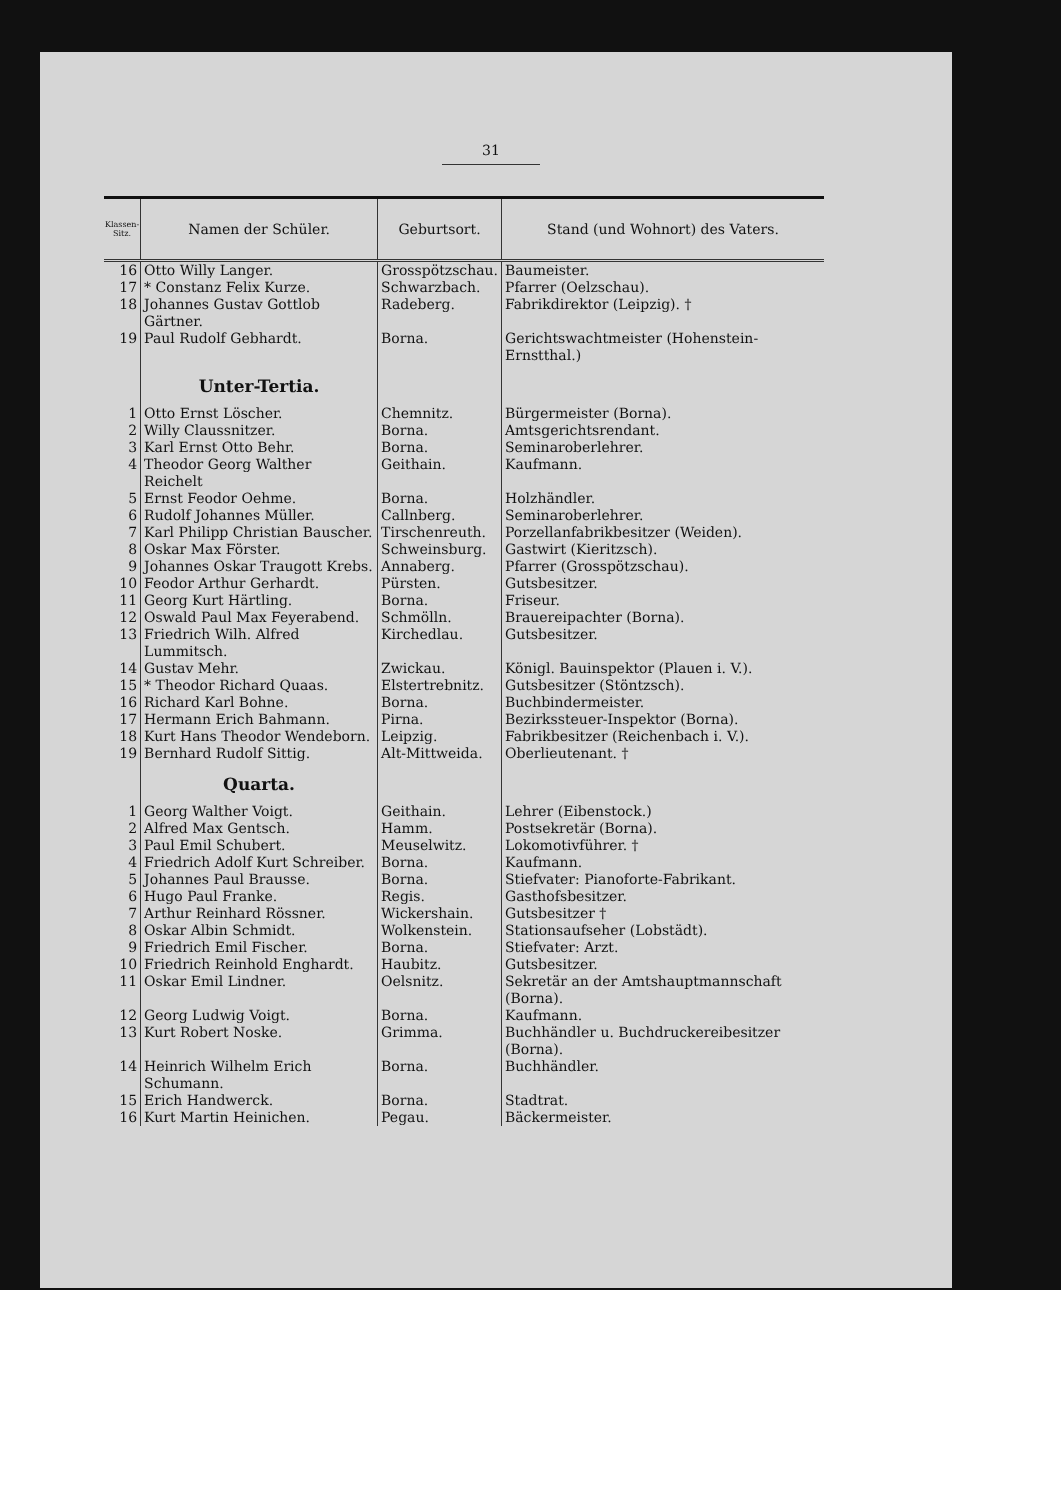31
| Klassen-Sitz. | Namen der Schüler. | Geburtsort. | Stand (und Wohnort) des Vaters. |
| --- | --- | --- | --- |
| 16 | Otto Willy Langer. | Grosspötzschau. | Baumeister. |
| 17 | * Constanz Felix Kurze. | Schwarzbach. | Pfarrer (Oelzschau). |
| 18 | Johannes Gustav Gottlob Gärtner. | Radeberg. | Fabrikdirektor (Leipzig). † |
| 19 | Paul Rudolf Gebhardt. | Borna. | Gerichtswachtmeister (Hohenstein-Ernstthal.) |
| | Unter-Tertia. | | |
| 1 | Otto Ernst Löscher. | Chemnitz. | Bürgermeister (Borna). |
| 2 | Willy Claussnitzer. | Borna. | Amtsgerichtsrendant. |
| 3 | Karl Ernst Otto Behr. | Borna. | Seminaroberlehrer. |
| 4 | Theodor Georg Walther Reichelt | Geithain. | Kaufmann. |
| 5 | Ernst Feodor Oehme. | Borna. | Holzhändler. |
| 6 | Rudolf Johannes Müller. | Callnberg. | Seminaroberlehrer. |
| 7 | Karl Philipp Christian Bauscher. | Tirschenreuth. | Porzellanfabrikbesitzer (Weiden). |
| 8 | Oskar Max Förster. | Schweinsburg. | Gastwirt (Kieritzsch). |
| 9 | Johannes Oskar Traugott Krebs. | Annaberg. | Pfarrer (Grosspötzschau). |
| 10 | Feodor Arthur Gerhardt. | Pürsten. | Gutsbesitzer. |
| 11 | Georg Kurt Härtling. | Borna. | Friseur. |
| 12 | Oswald Paul Max Feyerabend. | Schmölln. | Brauereipachter (Borna). |
| 13 | Friedrich Wilh. Alfred Lummitsch. | Kirchedlau. | Gutsbesitzer. |
| 14 | Gustav Mehr. | Zwickau. | Königl. Bauinspektor (Plauen i. V.). |
| 15 | * Theodor Richard Quaas. | Elstertrebnitz. | Gutsbesitzer (Stöntzsch). |
| 16 | Richard Karl Bohne. | Borna. | Buchbindermeister. |
| 17 | Hermann Erich Bahmann. | Pirna. | Bezirkssteuer-Inspektor (Borna). |
| 18 | Kurt Hans Theodor Wendeborn. | Leipzig. | Fabrikbesitzer (Reichenbach i. V.). |
| 19 | Bernhard Rudolf Sittig. | Alt-Mittweida. | Oberlieutenant. † |
| | Quarta. | | |
| 1 | Georg Walther Voigt. | Geithain. | Lehrer (Eibenstock.) |
| 2 | Alfred Max Gentsch. | Hamm. | Postsekretär (Borna). |
| 3 | Paul Emil Schubert. | Meuselwitz. | Lokomotivführer. † |
| 4 | Friedrich Adolf Kurt Schreiber. | Borna. | Kaufmann. |
| 5 | Johannes Paul Brausse. | Borna. | Stiefvater: Pianoforte-Fabrikant. |
| 6 | Hugo Paul Franke. | Regis. | Gasthofsbesitzer. |
| 7 | Arthur Reinhard Rössner. | Wickershain. | Gutsbesitzer † |
| 8 | Oskar Albin Schmidt. | Wolkenstein. | Stationsaufseher (Lobstädt). |
| 9 | Friedrich Emil Fischer. | Borna. | Stiefvater: Arzt. |
| 10 | Friedrich Reinhold Enghardt. | Haubitz. | Gutsbesitzer. |
| 11 | Oskar Emil Lindner. | Oelsnitz. | Sekretär an der Amtshauptmannschaft (Borna). |
| 12 | Georg Ludwig Voigt. | Borna. | Kaufmann. |
| 13 | Kurt Robert Noske. | Grimma. | Buchhändler u. Buchdruckereibesitzer (Borna). |
| 14 | Heinrich Wilhelm Erich Schumann. | Borna. | Buchhändler. |
| 15 | Erich Handwerck. | Borna. | Stadtrat. |
| 16 | Kurt Martin Heinichen. | Pegau. | Bäckermeister. |